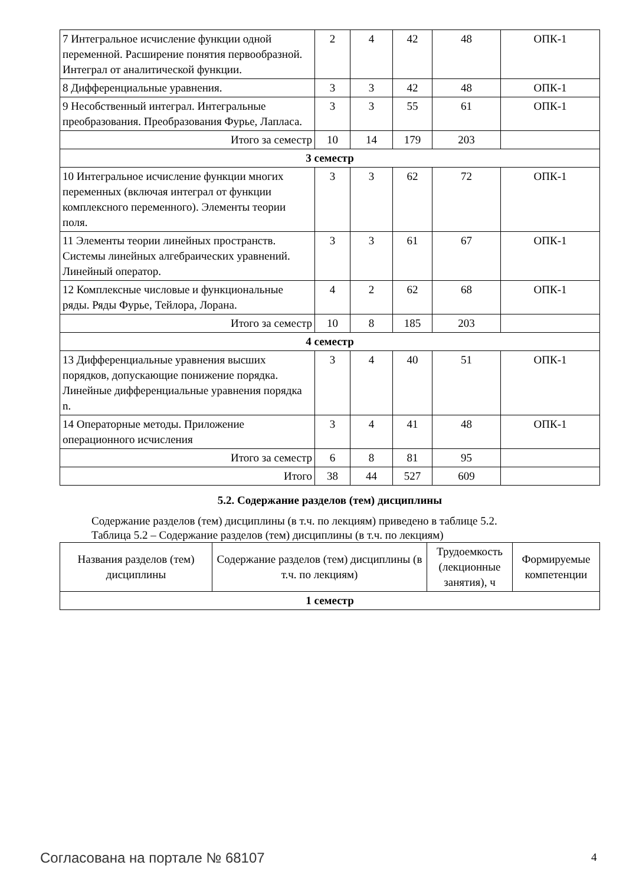| 7 Интегральное исчисление функции одной переменной. Расширение понятия первообразной. Интеграл от аналитической функции. | 2 | 4 | 42 | 48 | ОПК-1 |
| 8 Дифференциальные уравнения. | 3 | 3 | 42 | 48 | ОПК-1 |
| 9 Несобственный интеграл. Интегральные преобразования. Преобразования Фурье, Лапласа. | 3 | 3 | 55 | 61 | ОПК-1 |
| Итого за семестр | 10 | 14 | 179 | 203 | |
| 3 семестр | | | | | |
| 10 Интегральное исчисление функции многих переменных (включая интеграл от функции комплексного переменного). Элементы теории поля. | 3 | 3 | 62 | 72 | ОПК-1 |
| 11 Элементы теории линейных пространств. Системы линейных алгебраических уравнений. Линейный оператор. | 3 | 3 | 61 | 67 | ОПК-1 |
| 12 Комплексные числовые и функциональные ряды. Ряды Фурье, Тейлора, Лорана. | 4 | 2 | 62 | 68 | ОПК-1 |
| Итого за семестр | 10 | 8 | 185 | 203 | |
| 4 семестр | | | | | |
| 13 Дифференциальные уравнения высших порядков, допускающие понижение порядка. Линейные дифференциальные уравнения порядка n. | 3 | 4 | 40 | 51 | ОПК-1 |
| 14 Операторные методы. Приложение операционного исчисления | 3 | 4 | 41 | 48 | ОПК-1 |
| Итого за семестр | 6 | 8 | 81 | 95 | |
| Итого | 38 | 44 | 527 | 609 | |
5.2. Содержание разделов (тем) дисциплины
Содержание разделов (тем) дисциплины (в т.ч. по лекциям) приведено в таблице 5.2.
Таблица 5.2 – Содержание разделов (тем) дисциплины (в т.ч. по лекциям)
| Названия разделов (тем) дисциплины | Содержание разделов (тем) дисциплины (в т.ч. по лекциям) | Трудоемкость (лекционные занятия), ч | Формируемые компетенции |
| --- | --- | --- | --- |
| 1 семестр | | | |
Согласована на портале № 68107 4